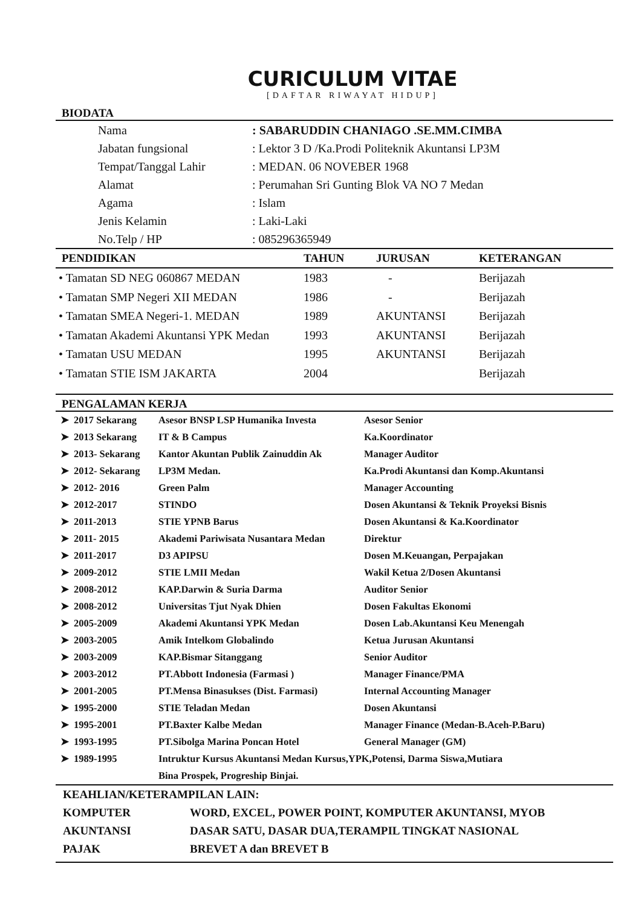CURICULUM VITAE
[DAFTAR RIWAYAT HIDUP]
BIODATA
| | Nama | : SABARUDDIN CHANIAGO .SE.MM.CIMBA |
| | Jabatan fungsional | : Lektor 3 D /Ka.Prodi Politeknik Akuntansi LP3M |
| | Tempat/Tanggal Lahir | : MEDAN. 06 NOVEBER 1968 |
| | Alamat | : Perumahan Sri Gunting Blok VA NO 7 Medan |
| | Agama | : Islam |
| | Jenis Kelamin | : Laki-Laki |
| | No.Telp / HP | : 085296365949 |
| PENDIDIKAN | TAHUN | JURUSAN | KETERANGAN |
| --- | --- | --- | --- |
| • Tamatan SD NEG 060867 MEDAN | 1983 | - | Berijazah |
| • Tamatan SMP Negeri XII MEDAN | 1986 | - | Berijazah |
| • Tamatan SMEA Negeri-1. MEDAN | 1989 | AKUNTANSI | Berijazah |
| • Tamatan Akademi Akuntansi YPK Medan | 1993 | AKUNTANSI | Berijazah |
| • Tamatan USU MEDAN | 1995 | AKUNTANSI | Berijazah |
| • Tamatan STIE ISM JAKARTA | 2004 | | Berijazah |
PENGALAMAN KERJA
| ➤ | 2017 Sekarang | Asesor BNSP LSP Humanika Investa | Asesor Senior |
| ➤ | 2013 Sekarang | IT & B Campus | Ka.Koordinator |
| ➤ | 2013- Sekarang | Kantor Akuntan Publik Zainuddin Ak | Manager Auditor |
| ➤ | 2012- Sekarang | LP3M Medan. | Ka.Prodi Akuntansi dan Komp.Akuntansi |
| ➤ | 2012- 2016 | Green Palm | Manager Accounting |
| ➤ | 2012-2017 | STINDO | Dosen Akuntansi & Teknik Proyeksi Bisnis |
| ➤ | 2011-2013 | STIE YPNB Barus | Dosen Akuntansi & Ka.Koordinator |
| ➤ | 2011- 2015 | Akademi Pariwisata Nusantara Medan | Direktur |
| ➤ | 2011-2017 | D3 APIPSU | Dosen M.Keuangan, Perpajakan |
| ➤ | 2009-2012 | STIE LMII Medan | Wakil Ketua 2/Dosen Akuntansi |
| ➤ | 2008-2012 | KAP.Darwin & Suria Darma | Auditor Senior |
| ➤ | 2008-2012 | Universitas Tjut Nyak Dhien | Dosen Fakultas Ekonomi |
| ➤ | 2005-2009 | Akademi Akuntansi YPK Medan | Dosen Lab.Akuntansi Keu Menengah |
| ➤ | 2003-2005 | Amik Intelkom Globalindo | Ketua Jurusan Akuntansi |
| ➤ | 2003-2009 | KAP.Bismar Sitanggang | Senior Auditor |
| ➤ | 2003-2012 | PT.Abbott Indonesia (Farmasi ) | Manager Finance/PMA |
| ➤ | 2001-2005 | PT.Mensa Binasukses (Dist. Farmasi) | Internal Accounting Manager |
| ➤ | 1995-2000 | STIE Teladan Medan | Dosen Akuntansi |
| ➤ | 1995-2001 | PT.Baxter Kalbe Medan | Manager Finance (Medan-B.Aceh-P.Baru) |
| ➤ | 1993-1995 | PT.Sibolga Marina Poncan Hotel | General Manager (GM) |
| ➤ | 1989-1995 | Intruktur Kursus Akuntansi Medan Kursus,YPK,Potensi, Darma Siswa,Mutiara | |
| | | Bina Prospek, Progreship Binjai. | |
| KEAHLIAN/KETERAMPILAN LAIN: | |
| KOMPUTER | WORD, EXCEL, POWER POINT, KOMPUTER AKUNTANSI, MYOB |
| AKUNTANSI | DASAR SATU, DASAR DUA,TERAMPIL TINGKAT NASIONAL |
| PAJAK | BREVET A dan BREVET B |